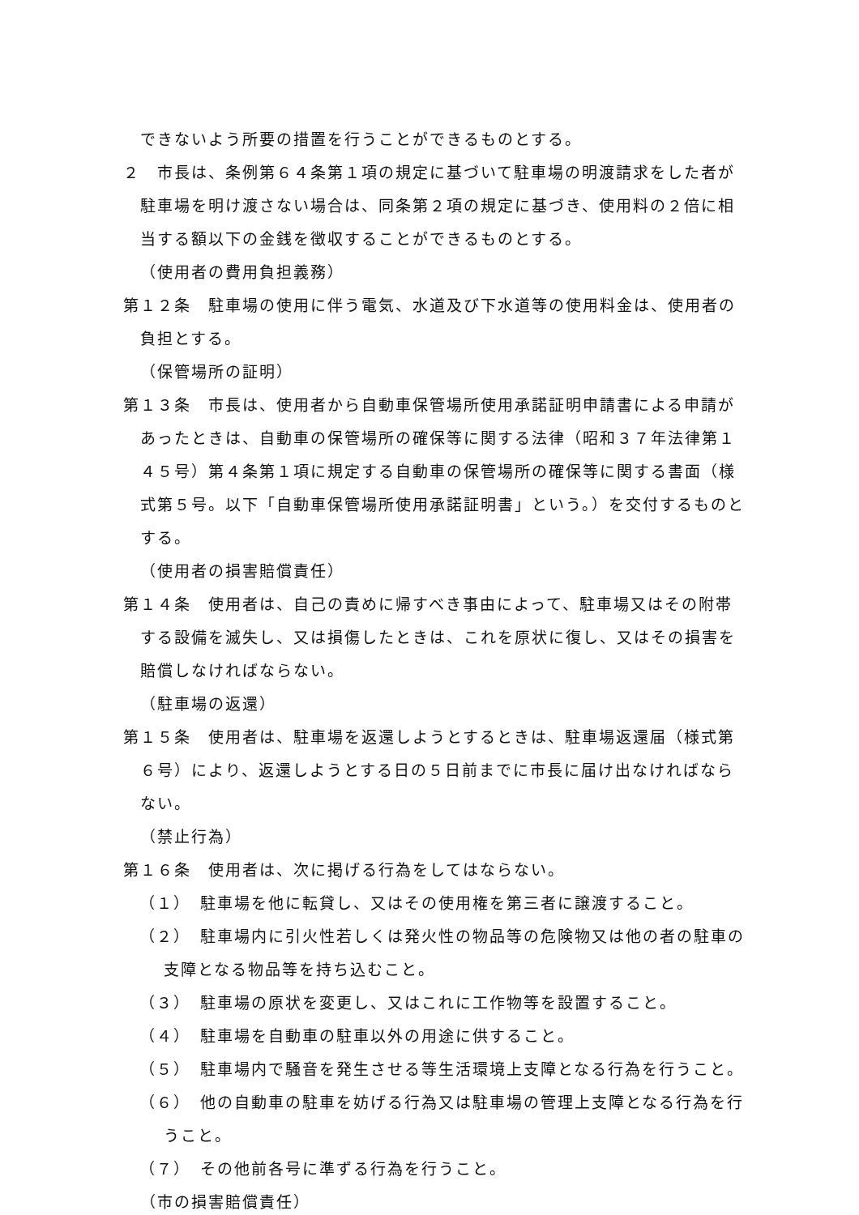できないよう所要の措置を行うことができるものとする。
２　市長は、条例第６４条第１項の規定に基づいて駐車場の明渡請求をした者が駐車場を明け渡さない場合は、同条第２項の規定に基づき、使用料の２倍に相当する額以下の金銭を徴収することができるものとする。
（使用者の費用負担義務）
第１２条　駐車場の使用に伴う電気、水道及び下水道等の使用料金は、使用者の負担とする。
（保管場所の証明）
第１３条　市長は、使用者から自動車保管場所使用承諾証明申請書による申請があったときは、自動車の保管場所の確保等に関する法律（昭和３７年法律第１４５号）第４条第１項に規定する自動車の保管場所の確保等に関する書面（様式第５号。以下「自動車保管場所使用承諾証明書」という。）を交付するものとする。
（使用者の損害賠償責任）
第１４条　使用者は、自己の責めに帰すべき事由によって、駐車場又はその附帯する設備を滅失し、又は損傷したときは、これを原状に復し、又はその損害を賠償しなければならない。
（駐車場の返還）
第１５条　使用者は、駐車場を返還しようとするときは、駐車場返還届（様式第６号）により、返還しようとする日の５日前までに市長に届け出なければならない。
（禁止行為）
第１６条　使用者は、次に掲げる行為をしてはならない。
（１）　駐車場を他に転貸し、又はその使用権を第三者に譲渡すること。
（２）　駐車場内に引火性若しくは発火性の物品等の危険物又は他の者の駐車の支障となる物品等を持ち込むこと。
（３）　駐車場の原状を変更し、又はこれに工作物等を設置すること。
（４）　駐車場を自動車の駐車以外の用途に供すること。
（５）　駐車場内で騒音を発生させる等生活環境上支障となる行為を行うこと。
（６）　他の自動車の駐車を妨げる行為又は駐車場の管理上支障となる行為を行うこと。
（７）　その他前各号に準ずる行為を行うこと。
（市の損害賠償責任）